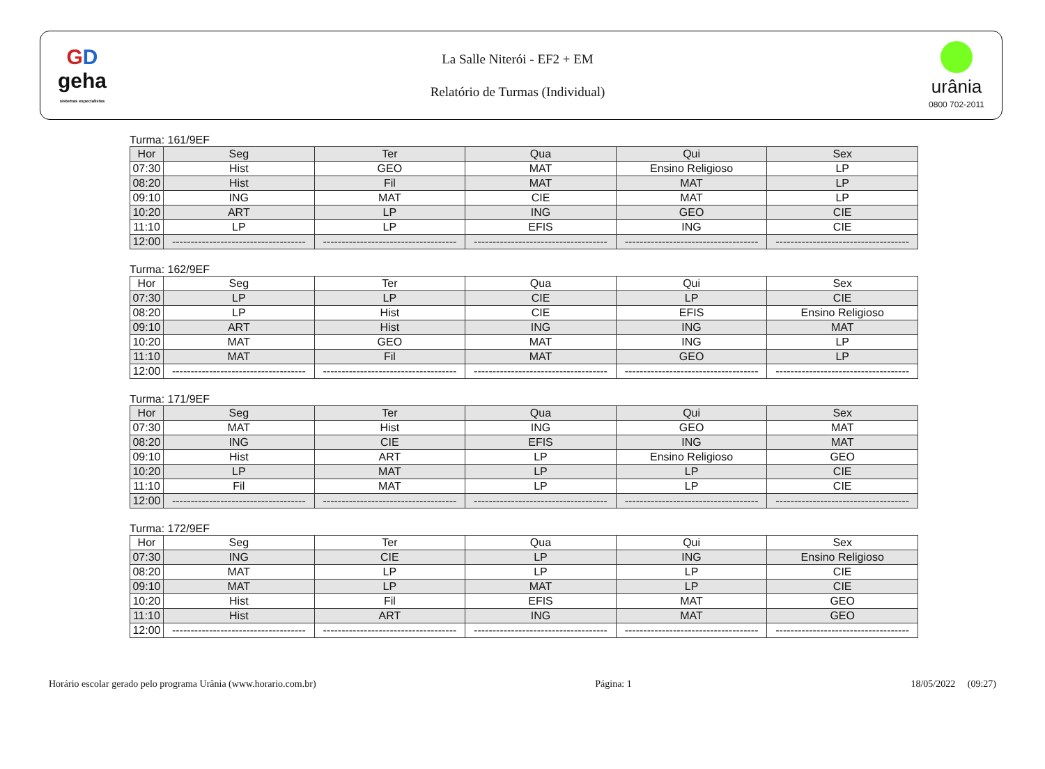GD
geha
sistemas especialistas
La Salle Niterói - EF2 + EM
Relatório de Turmas (Individual)
urânia
0800 702-2011
Turma: 161/9EF
| Hor | Seg | Ter | Qua | Qui | Sex |
| --- | --- | --- | --- | --- | --- |
| 07:30 | Hist | GEO | MAT | Ensino Religioso | LP |
| 08:20 | Hist | Fil | MAT | MAT | LP |
| 09:10 | ING | MAT | CIE | MAT | LP |
| 10:20 | ART | LP | ING | GEO | CIE |
| 11:10 | LP | LP | EFIS | ING | CIE |
| 12:00 | ------------------------------------ | ------------------------------------ | ------------------------------------ | ------------------------------------ | ------------------------------------ |
Turma: 162/9EF
| Hor | Seg | Ter | Qua | Qui | Sex |
| --- | --- | --- | --- | --- | --- |
| 07:30 | LP | LP | CIE | LP | CIE |
| 08:20 | LP | Hist | CIE | EFIS | Ensino Religioso |
| 09:10 | ART | Hist | ING | ING | MAT |
| 10:20 | MAT | GEO | MAT | ING | LP |
| 11:10 | MAT | Fil | MAT | GEO | LP |
| 12:00 | ------------------------------------ | ------------------------------------ | ------------------------------------ | ------------------------------------ | ------------------------------------ |
Turma: 171/9EF
| Hor | Seg | Ter | Qua | Qui | Sex |
| --- | --- | --- | --- | --- | --- |
| 07:30 | MAT | Hist | ING | GEO | MAT |
| 08:20 | ING | CIE | EFIS | ING | MAT |
| 09:10 | Hist | ART | LP | Ensino Religioso | GEO |
| 10:20 | LP | MAT | LP | LP | CIE |
| 11:10 | Fil | MAT | LP | LP | CIE |
| 12:00 | ------------------------------------ | ------------------------------------ | ------------------------------------ | ------------------------------------ | ------------------------------------ |
Turma: 172/9EF
| Hor | Seg | Ter | Qua | Qui | Sex |
| --- | --- | --- | --- | --- | --- |
| 07:30 | ING | CIE | LP | ING | Ensino Religioso |
| 08:20 | MAT | LP | LP | LP | CIE |
| 09:10 | MAT | LP | MAT | LP | CIE |
| 10:20 | Hist | Fil | EFIS | MAT | GEO |
| 11:10 | Hist | ART | ING | MAT | GEO |
| 12:00 | ------------------------------------ | ------------------------------------ | ------------------------------------ | ------------------------------------ | ------------------------------------ |
Horário escolar gerado pelo programa Urânia (www.horario.com.br) Página: 1 18/05/2022 (09:27)